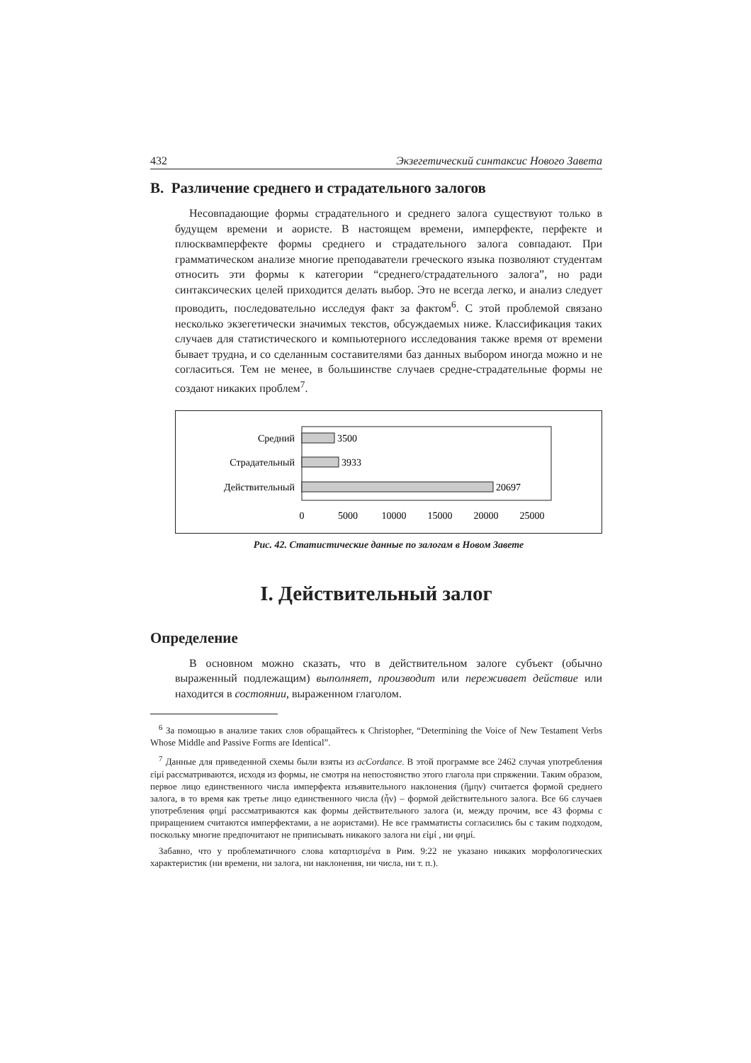432 Экзегетический синтаксис Нового Завета
В. Различение среднего и страдательного залогов
Несовпадающие формы страдательного и среднего залога существуют только в будущем времени и аористе. В настоящем времени, имперфекте, перфекте и плюсквамперфекте формы среднего и страдательного залога совпадают. При грамматическом анализе многие преподаватели греческого языка позволяют студентам относить эти формы к категории “среднего/страдательного залога”, но ради синтаксических целей приходится делать выбор. Это не всегда легко, и анализ следует проводить, последовательно исследуя факт за фактом<sup>6</sup>. С этой проблемой связано несколько экзегетически значимых текстов, обсуждаемых ниже. Классификация таких случаев для статистического и компьютерного исследования также время от времени бывает трудна, и со сделанным составителями баз данных выбором иногда можно и не согласиться. Тем не менее, в большинстве случаев средне-страдательные формы не создают никаких проблем<sup>7</sup>.
Средний
3500
Страдательный
3933
Действительный
20697
0
5000
10000
15000
20000
25000
Рис. 42. Статистические данные по залогам в Новом Завете
I. Действительный залог
Определение
В основном можно сказать, что в действительном залоге субъект (обычно выраженный подлежащим) выполняет, производит или переживает действие или находится в состоянии, выраженном глаголом.
<sup>6</sup> За помощью в анализе таких слов обращайтесь к Christopher, “Determining the Voice of New Testament Verbs Whose Middle and Passive Forms are Identical”.
<sup>7</sup> Данные для приведенной схемы были взяты из acCordance. В этой программе все 2462 случая употребления εἰμί рассматриваются, исходя из формы, не смотря на непостоянство этого глагола при спряжении. Таким образом, первое лицо единственного числа имперфекта изъявительного наклонения (ἤμην) считается формой среднего залога, в то время как третье лицо единственного числа (ἦν) – формой действительного залога. Все 66 случаев употребления φημί рассматриваются как формы действительного залога (и, между прочим, все 43 формы с приращением считаются имперфектами, а не аористами). Не все грамматисты согласились бы с таким подходом, поскольку многие предпочитают не приписывать никакого залога ни εἰμί , ни φημί.
Забавно, что у проблематичного слова καταρτισμένα в Рим. 9:22 не указано никаких морфологических характеристик (ни времени, ни залога, ни наклонения, ни числа, ни т. п.).